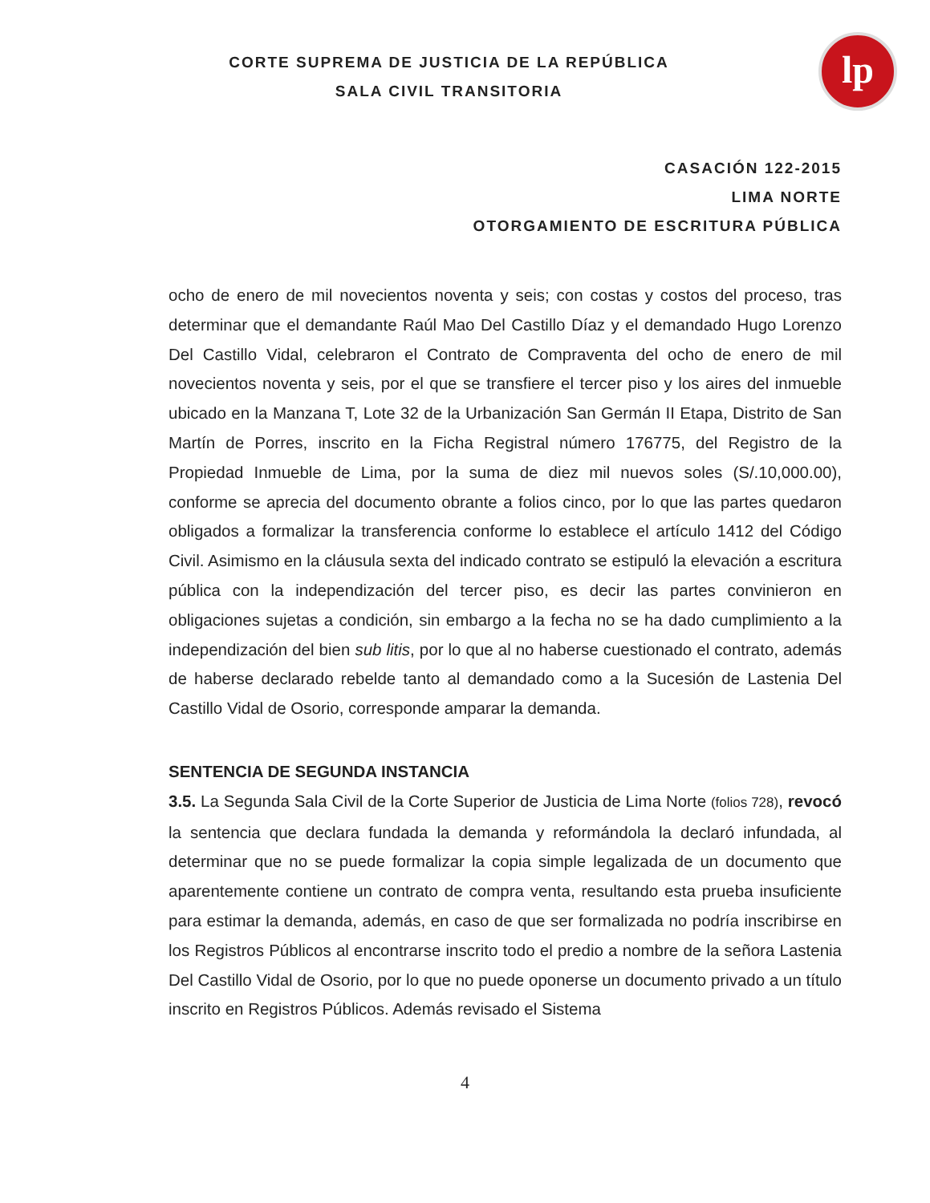lp
CORTE SUPREMA DE JUSTICIA DE LA REPÚBLICA
SALA CIVIL TRANSITORIA
CASACIÓN 122-2015
LIMA NORTE
OTORGAMIENTO DE ESCRITURA PÚBLICA
ocho de enero de mil novecientos noventa y seis; con costas y costos del proceso, tras determinar que el demandante Raúl Mao Del Castillo Díaz y el demandado Hugo Lorenzo Del Castillo Vidal, celebraron el Contrato de Compraventa del ocho de enero de mil novecientos noventa y seis, por el que se transfiere el tercer piso y los aires del inmueble ubicado en la Manzana T, Lote 32 de la Urbanización San Germán II Etapa, Distrito de San Martín de Porres, inscrito en la Ficha Registral número 176775, del Registro de la Propiedad Inmueble de Lima, por la suma de diez mil nuevos soles (S/.10,000.00), conforme se aprecia del documento obrante a folios cinco, por lo que las partes quedaron obligados a formalizar la transferencia conforme lo establece el artículo 1412 del Código Civil. Asimismo en la cláusula sexta del indicado contrato se estipuló la elevación a escritura pública con la independización del tercer piso, es decir las partes convinieron en obligaciones sujetas a condición, sin embargo a la fecha no se ha dado cumplimiento a la independización del bien sub litis, por lo que al no haberse cuestionado el contrato, además de haberse declarado rebelde tanto al demandado como a la Sucesión de Lastenia Del Castillo Vidal de Osorio, corresponde amparar la demanda.
SENTENCIA DE SEGUNDA INSTANCIA
3.5. La Segunda Sala Civil de la Corte Superior de Justicia de Lima Norte (folios 728), revocó la sentencia que declara fundada la demanda y reformándola la declaró infundada, al determinar que no se puede formalizar la copia simple legalizada de un documento que aparentemente contiene un contrato de compra venta, resultando esta prueba insuficiente para estimar la demanda, además, en caso de que ser formalizada no podría inscribirse en los Registros Públicos al encontrarse inscrito todo el predio a nombre de la señora Lastenia Del Castillo Vidal de Osorio, por lo que no puede oponerse un documento privado a un título inscrito en Registros Públicos. Además revisado el Sistema
4